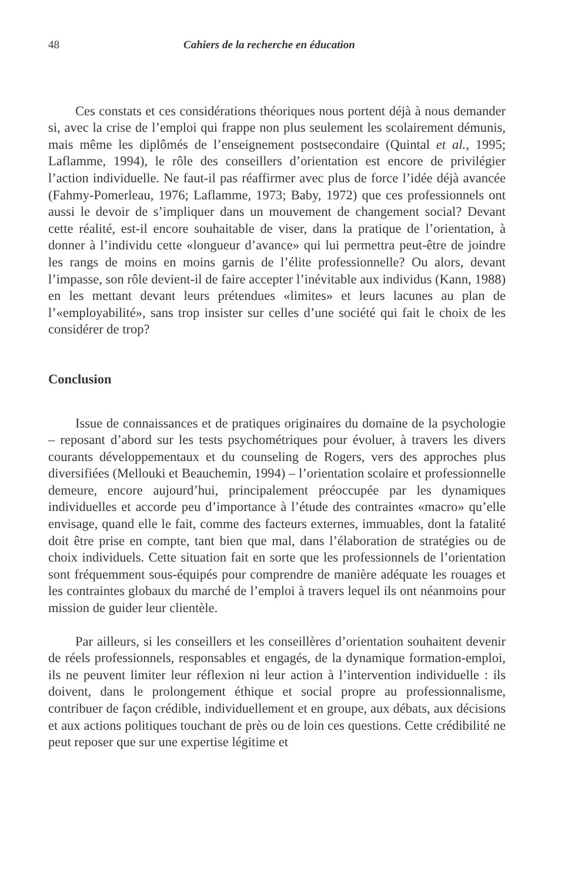48 Cahiers de la recherche en éducation
Ces constats et ces considérations théoriques nous portent déjà à nous demander si, avec la crise de l’emploi qui frappe non plus seulement les scolairement démunis, mais même les diplômés de l’enseignement postsecondaire (Quintal et al., 1995; Laflamme, 1994), le rôle des conseillers d’orientation est encore de privilégier l’action individuelle. Ne faut-il pas réaffirmer avec plus de force l’idée déjà avancée (Fahmy-Pomerleau, 1976; Laflamme, 1973; Baby, 1972) que ces professionnels ont aussi le devoir de s’impliquer dans un mouvement de changement social? Devant cette réalité, est-il encore souhaitable de viser, dans la pratique de l’orientation, à donner à l’individu cette «longueur d’avance» qui lui permettra peut-être de joindre les rangs de moins en moins garnis de l’élite professionnelle? Ou alors, devant l’impasse, son rôle devient-il de faire accepter l’inévitable aux individus (Kann, 1988) en les mettant devant leurs prétendues «limites» et leurs lacunes au plan de l’«employabilité», sans trop insister sur celles d’une société qui fait le choix de les considérer de trop?
Conclusion
Issue de connaissances et de pratiques originaires du domaine de la psychologie – reposant d’abord sur les tests psychométriques pour évoluer, à travers les divers courants développementaux et du counseling de Rogers, vers des approches plus diversifiées (Mellouki et Beauchemin, 1994) – l’orientation scolaire et professionnelle demeure, encore aujourd’hui, principalement préoccupée par les dynamiques individuelles et accorde peu d’importance à l’étude des contraintes «macro» qu’elle envisage, quand elle le fait, comme des facteurs externes, immuables, dont la fatalité doit être prise en compte, tant bien que mal, dans l’élaboration de stratégies ou de choix individuels. Cette situation fait en sorte que les professionnels de l’orientation sont fréquemment sous-équipés pour comprendre de manière adéquate les rouages et les contraintes globaux du marché de l’emploi à travers lequel ils ont néanmoins pour mission de guider leur clientèle.
Par ailleurs, si les conseillers et les conseillères d’orientation souhaitent devenir de réels professionnels, responsables et engagés, de la dynamique formation-emploi, ils ne peuvent limiter leur réflexion ni leur action à l’intervention individuelle : ils doivent, dans le prolongement éthique et social propre au professionnalisme, contribuer de façon crédible, individuellement et en groupe, aux débats, aux décisions et aux actions politiques touchant de près ou de loin ces questions. Cette crédibilité ne peut reposer que sur une expertise légitime et